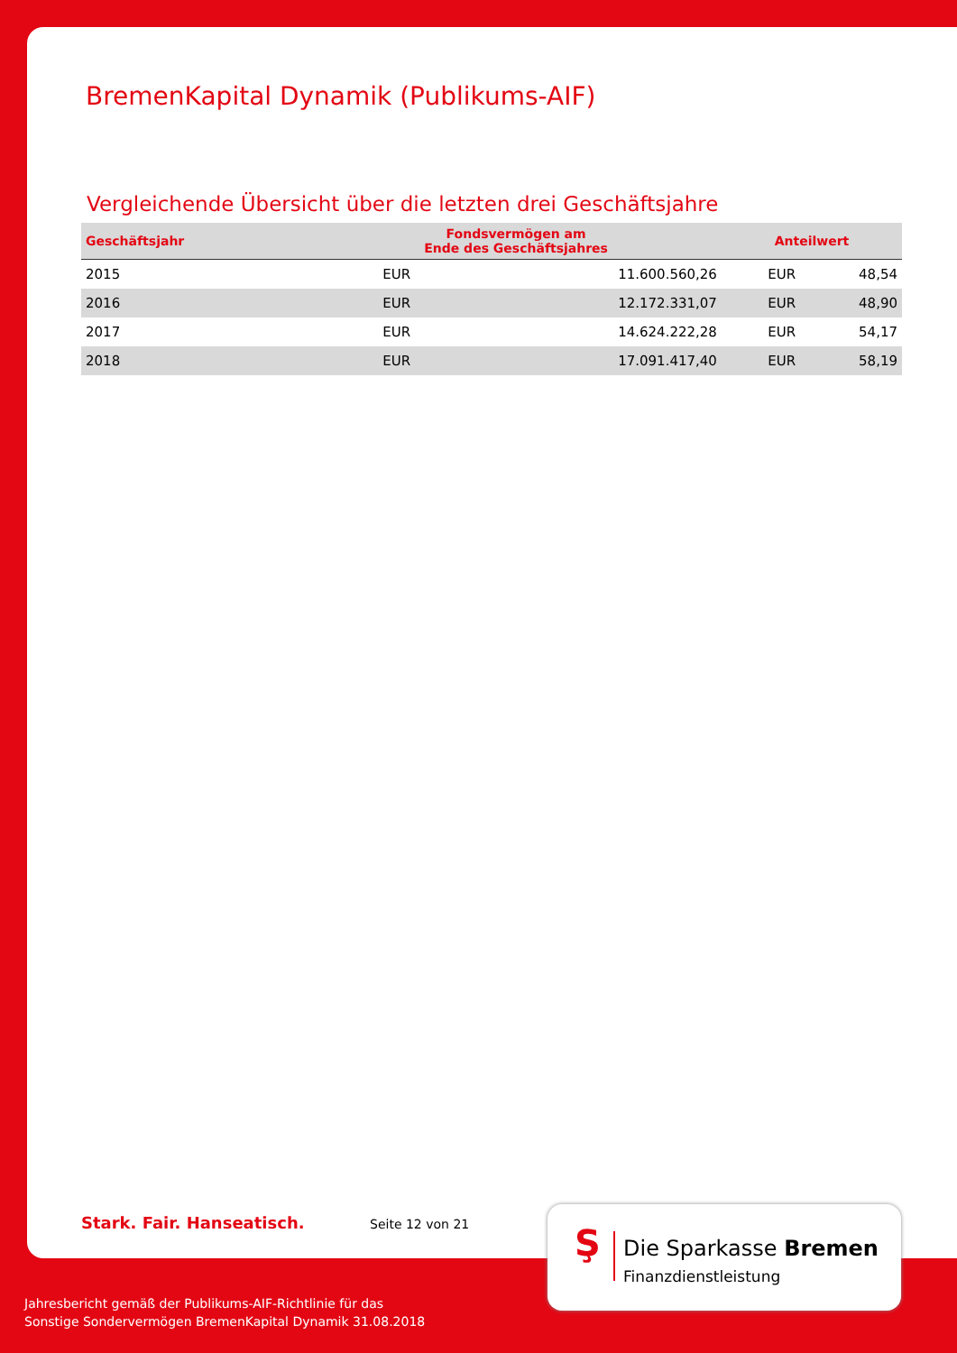BremenKapital Dynamik (Publikums-AIF)
Vergleichende Übersicht über die letzten drei Geschäftsjahre
| Geschäftsjahr | Fondsvermögen am Ende des Geschäftsjahres | | Anteilwert | |
| --- | --- | --- | --- | --- |
| 2015 | EUR | 11.600.560,26 | EUR | 48,54 |
| 2016 | EUR | 12.172.331,07 | EUR | 48,90 |
| 2017 | EUR | 14.624.222,28 | EUR | 54,17 |
| 2018 | EUR | 17.091.417,40 | EUR | 58,19 |
Stark. Fair. Hanseatisch. Seite 12 von 21
Ş Die Sparkasse Bremen
Finanzdienstleistung
Jahresbericht gemäß der Publikums-AIF-Richtlinie für das
Sonstige Sondervermögen BremenKapital Dynamik 31.08.2018